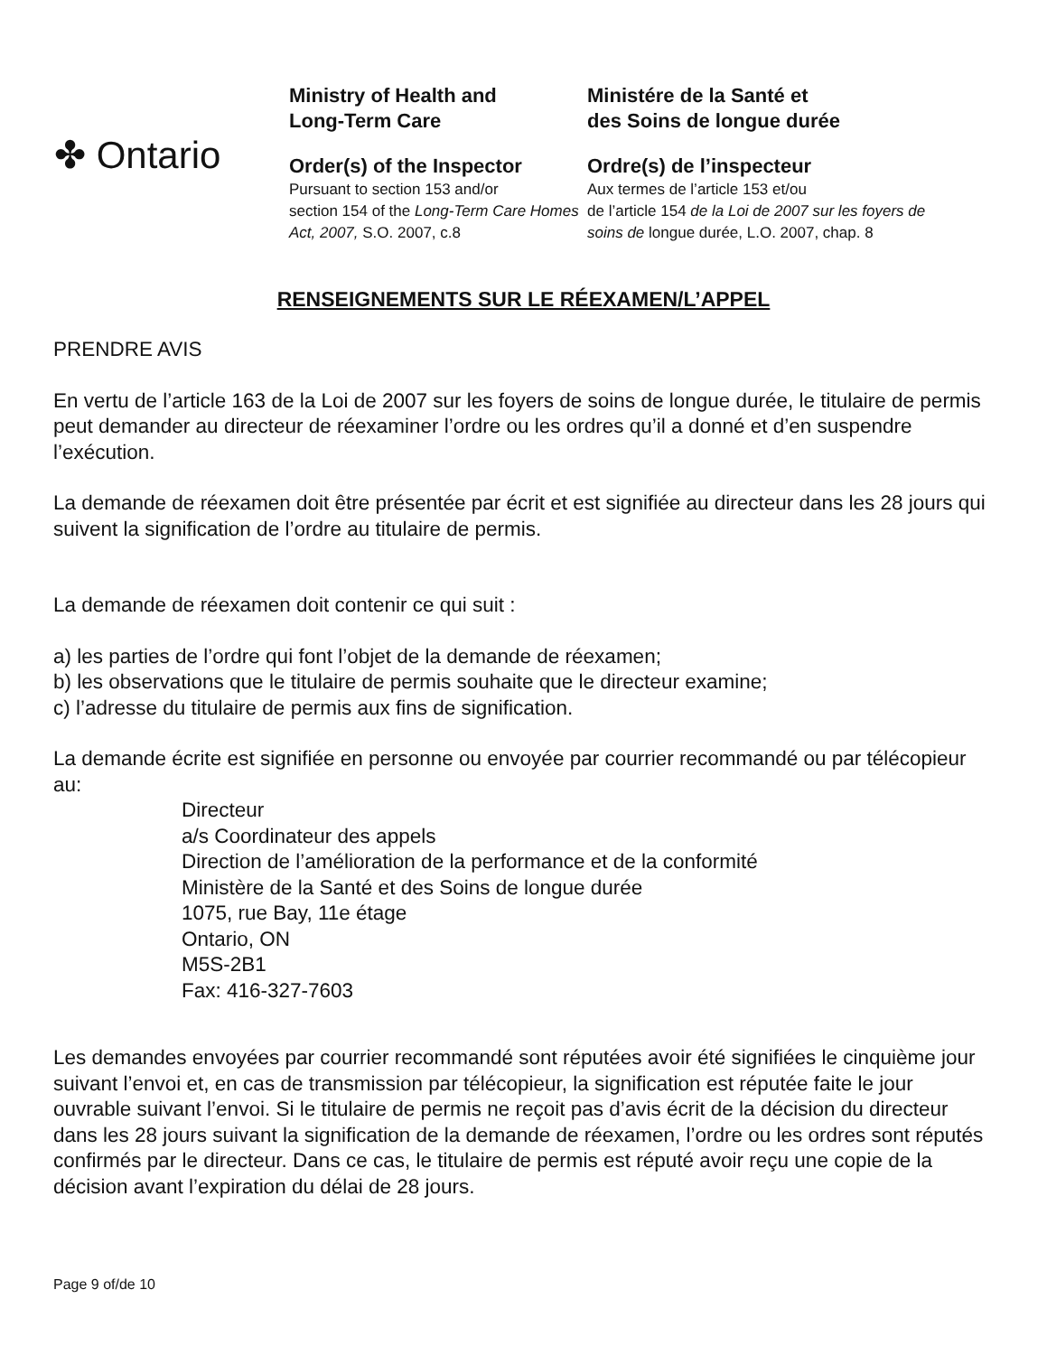✤ Ontario
Ministry of Health and
Long-Term Care
Order(s) of the Inspector
Pursuant to section 153 and/or
section 154 of the Long-Term Care Homes Act, 2007, S.O. 2007, c.8
Ministére de la Santé et
des Soins de longue durée
Ordre(s) de l’inspecteur
Aux termes de l’article 153 et/ou
de l’article 154 de la Loi de 2007 sur les foyers de soins de longue durée, L.O. 2007, chap. 8
RENSEIGNEMENTS SUR LE RÉEXAMEN/L’APPEL
PRENDRE AVIS
En vertu de l’article 163 de la Loi de 2007 sur les foyers de soins de longue durée, le titulaire de permis peut demander au directeur de réexaminer l’ordre ou les ordres qu’il a donné et d’en suspendre l’exécution.
La demande de réexamen doit être présentée par écrit et est signifiée au directeur dans les 28 jours qui suivent la signification de l’ordre au titulaire de permis.
La demande de réexamen doit contenir ce qui suit :
a) les parties de l’ordre qui font l’objet de la demande de réexamen;
b) les observations que le titulaire de permis souhaite que le directeur examine;
c) l’adresse du titulaire de permis aux fins de signification.
La demande écrite est signifiée en personne ou envoyée par courrier recommandé ou par télécopieur au:
Directeur
a/s Coordinateur des appels
Direction de l’amélioration de la performance et de la conformité
Ministère de la Santé et des Soins de longue durée
1075, rue Bay, 11e étage
Ontario, ON
M5S-2B1
Fax: 416-327-7603
Les demandes envoyées par courrier recommandé sont réputées avoir été signifiées le cinquième jour suivant l’envoi et, en cas de transmission par télécopieur, la signification est réputée faite le jour ouvrable suivant l’envoi. Si le titulaire de permis ne reçoit pas d’avis écrit de la décision du directeur dans les 28 jours suivant la signification de la demande de réexamen, l’ordre ou les ordres sont réputés confirmés par le directeur. Dans ce cas, le titulaire de permis est réputé avoir reçu une copie de la décision avant l’expiration du délai de 28 jours.
Page 9 of/de 10